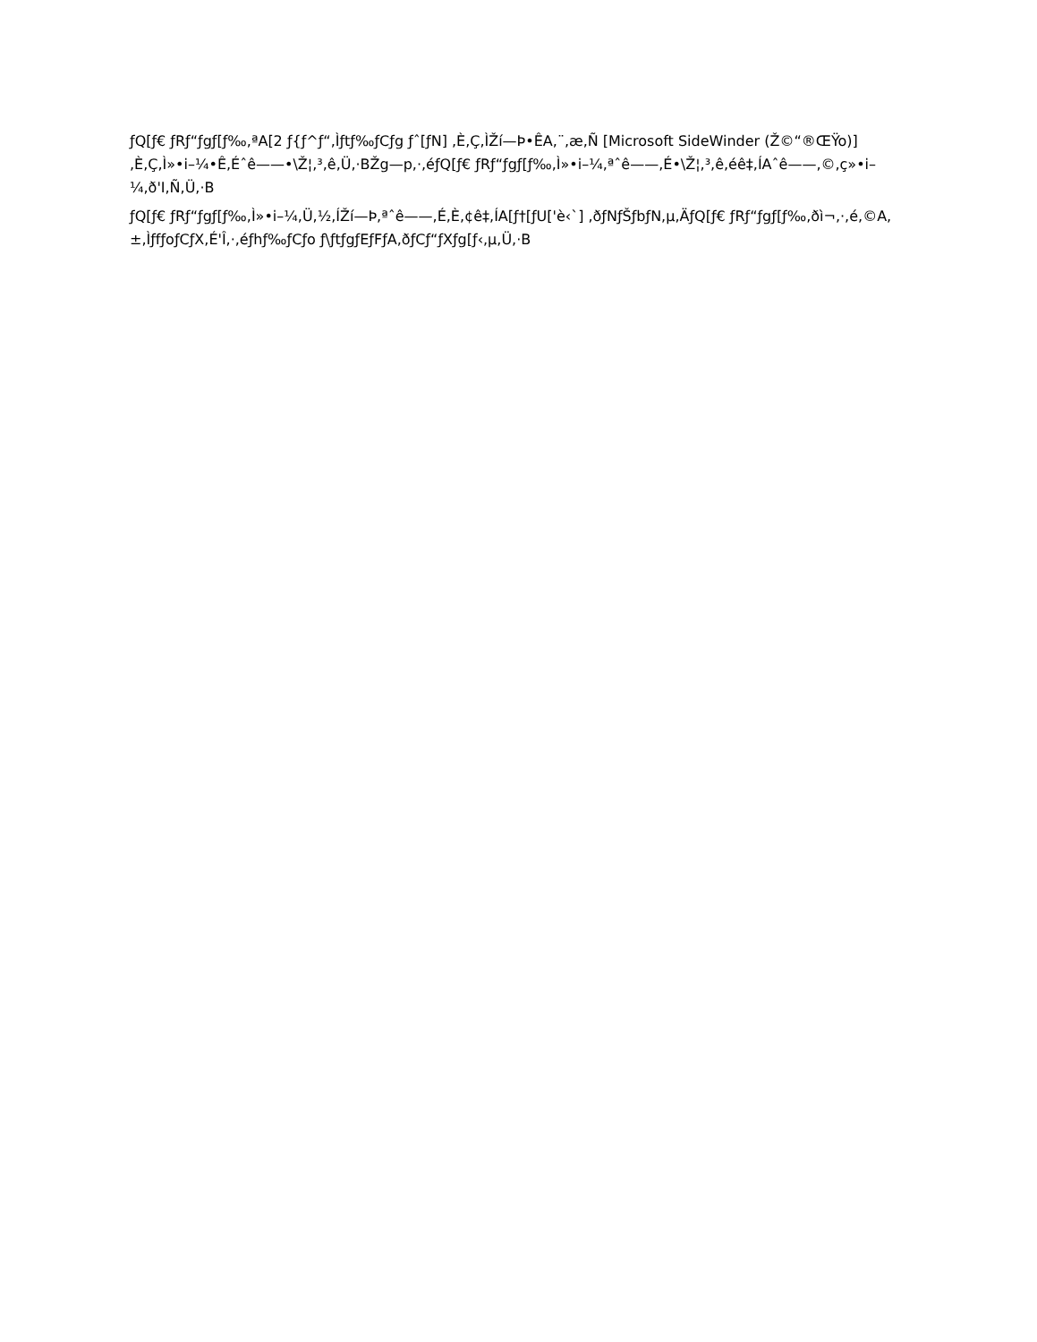ƒQ[ƒ€ ƒRƒ“ƒgƒ[ƒ‰,ªA[2 ƒ{ƒ^ƒ“,Ìƒtƒ‰ƒCƒg ƒˆ[ƒN] ,È,Ç,ÌŽí—Þ•ÊA,¨,æ,Ñ [Microsoft SideWinder (Ž©“®ŒŸo)] ,È,Ç,Ì»•i–¼•Ê,Éˆê——•\Ž¦,³,ê,Ü,·BŽg—p,·,éƒQ[ƒ€ ƒRƒ“ƒgƒ[ƒ‰,Ì»•i–¼,ªˆê——,É•\Ž¦,³,ê,éê‡,ÍAˆê——,©,ç»•i–¼,ð'I,Ñ,Ü,·B
ƒQ[ƒ€ ƒRƒ“ƒgƒ[ƒ‰,Ì»•i–¼,Ü,½,ÍŽí—Þ,ªˆê——,É,È,¢ê‡,ÍA[ƒ†[ƒU['è‹`] ,ðƒNƒŠƒbƒN,µ,ÄƒQ[ƒ€ ƒRƒ“ƒgƒ[ƒ‰,ðì¬,·,é,©A,±,ÌƒfƒoƒCƒX,É'Î,·,éƒhƒ‰ƒCƒo ƒ\ƒtƒgƒEƒFƒA,ðƒCƒ“ƒXƒg[ƒ‹,µ,Ü,·B